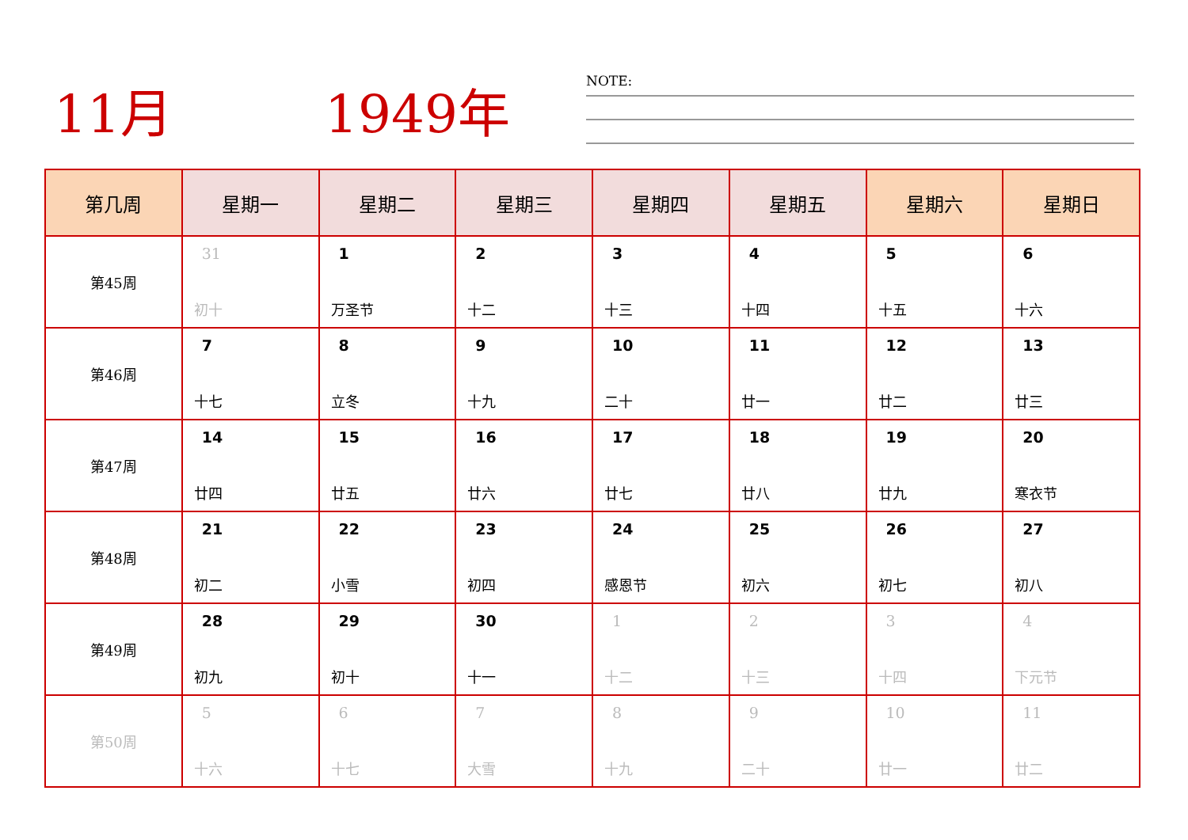11月 1949年
NOTE:
| 第几周 | 星期一 | 星期二 | 星期三 | 星期四 | 星期五 | 星期六 | 星期日 |
| --- | --- | --- | --- | --- | --- | --- | --- |
| 第45周 | 31 初十 | 1 万圣节 | 2 十二 | 3 十三 | 4 十四 | 5 十五 | 6 十六 |
| 第46周 | 7 十七 | 8 立冬 | 9 十九 | 10 二十 | 11 廿一 | 12 廿二 | 13 廿三 |
| 第47周 | 14 廿四 | 15 廿五 | 16 廿六 | 17 廿七 | 18 廿八 | 19 廿九 | 20 寒衣节 |
| 第48周 | 21 初二 | 22 小雪 | 23 初四 | 24 感恩节 | 25 初六 | 26 初七 | 27 初八 |
| 第49周 | 28 初九 | 29 初十 | 30 十一 | 1 十二 | 2 十三 | 3 十四 | 4 下元节 |
| 第50周 | 5 十六 | 6 十七 | 7 大雪 | 8 十九 | 9 二十 | 10 廿一 | 11 廿二 |